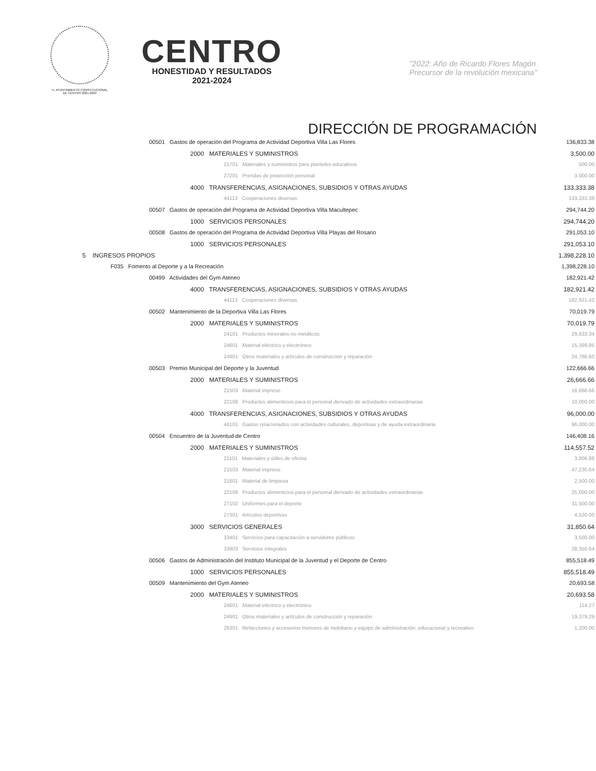H. AYUNTAMIENTO CONSTITUCIONAL
DE CENTRO 2021-2024
CENTRO
HONESTIDAD Y RESULTADOS
2021-2024
"2022: Año de Ricardo Flores Magón
Precursor de la revolución mexicana"
DIRECCIÓN DE PROGRAMACIÓN
| 00501 Gastos de operación del Programa de Actividad Deportiva Villa Las Flores | 136,833.38 |
| 2000 MATERIALES Y SUMINISTROS | 3,500.00 |
| 21701 Materiales y suministros para planteles educativos | 500.00 |
| 27201 Prendas de protección personal | 3,000.00 |
| 4000 TRANSFERENCIAS, ASIGNACIONES, SUBSIDIOS Y OTRAS AYUDAS | 133,333.38 |
| 44113 Cooperaciones diversas | 133,333.38 |
| 00507 Gastos de operación del Programa de Actividad Deportiva Villa Macultepec | 294,744.20 |
| 1000 SERVICIOS PERSONALES | 294,744.20 |
| 00508 Gastos de operación del Programa de Actividad Deportiva Villa Playas del Rosario | 291,053.10 |
| 1000 SERVICIOS PERSONALES | 291,053.10 |
| 5 INGRESOS PROPIOS | 1,398,228.10 |
| F035 Fomento al Deporte y a la Recreación | 1,398,228.10 |
| 00499 Actividades del Gym Ateneo | 182,921.42 |
| 4000 TRANSFERENCIAS, ASIGNACIONES, SUBSIDIOS Y OTRAS AYUDAS | 182,921.42 |
| 44113 Cooperaciones diversas | 182,921.42 |
| 00502 Mantenimiento de la Deportiva Villa Las Flores | 70,019.79 |
| 2000 MATERIALES Y SUMINISTROS | 70,019.79 |
| 24101 Productos minerales no metálicos | 29,833.34 |
| 24601 Material eléctrico y electrónico | 15,399.85 |
| 24901 Otros materiales y artículos de construcción y reparación | 24,786.60 |
| 00503 Premio Municipal del Deporte y la Juventud | 122,666.66 |
| 2000 MATERIALES Y SUMINISTROS | 26,666.66 |
| 21503 Material impreso | 16,666.66 |
| 22106 Productos alimenticios para el personal derivado de actividades extraordinarias | 10,000.00 |
| 4000 TRANSFERENCIAS, ASIGNACIONES, SUBSIDIOS Y OTRAS AYUDAS | 96,000.00 |
| 44101 Gastos relacionados con actividades culturales, deportivas y de ayuda extraordinaria | 96,000.00 |
| 00504 Encuentro de la Juventud de Centro | 146,408.16 |
| 2000 MATERIALES Y SUMINISTROS | 114,557.52 |
| 21101 Materiales y útiles de oficina | 3,806.88 |
| 21503 Material impreso | 47,230.64 |
| 21601 Material de limpieza | 2,500.00 |
| 22106 Productos alimenticios para el personal derivado de actividades extraordinarias | 25,000.00 |
| 27102 Uniformes para el deporte | 31,500.00 |
| 27301 Artículos deportivos | 4,520.00 |
| 3000 SERVICIOS GENERALES | 31,850.64 |
| 33401 Servicios para capacitación a servidores públicos | 3,500.00 |
| 33903 Servicios integrales | 28,350.64 |
| 00506 Gastos de Administración del Instituto Municipal de la Juventud y el Deporte de Centro | 855,518.49 |
| 1000 SERVICIOS PERSONALES | 855,518.49 |
| 00509 Mantenimiento del Gym Ateneo | 20,693.58 |
| 2000 MATERIALES Y SUMINISTROS | 20,693.58 |
| 24601 Material eléctrico y electrónico | 114.27 |
| 24901 Otros materiales y artículos de construcción y reparación | 19,379.29 |
| 29301 Refacciones y accesorios menores de mobiliario y equipo de administración, educacional y recreativo | 1,200.00 |